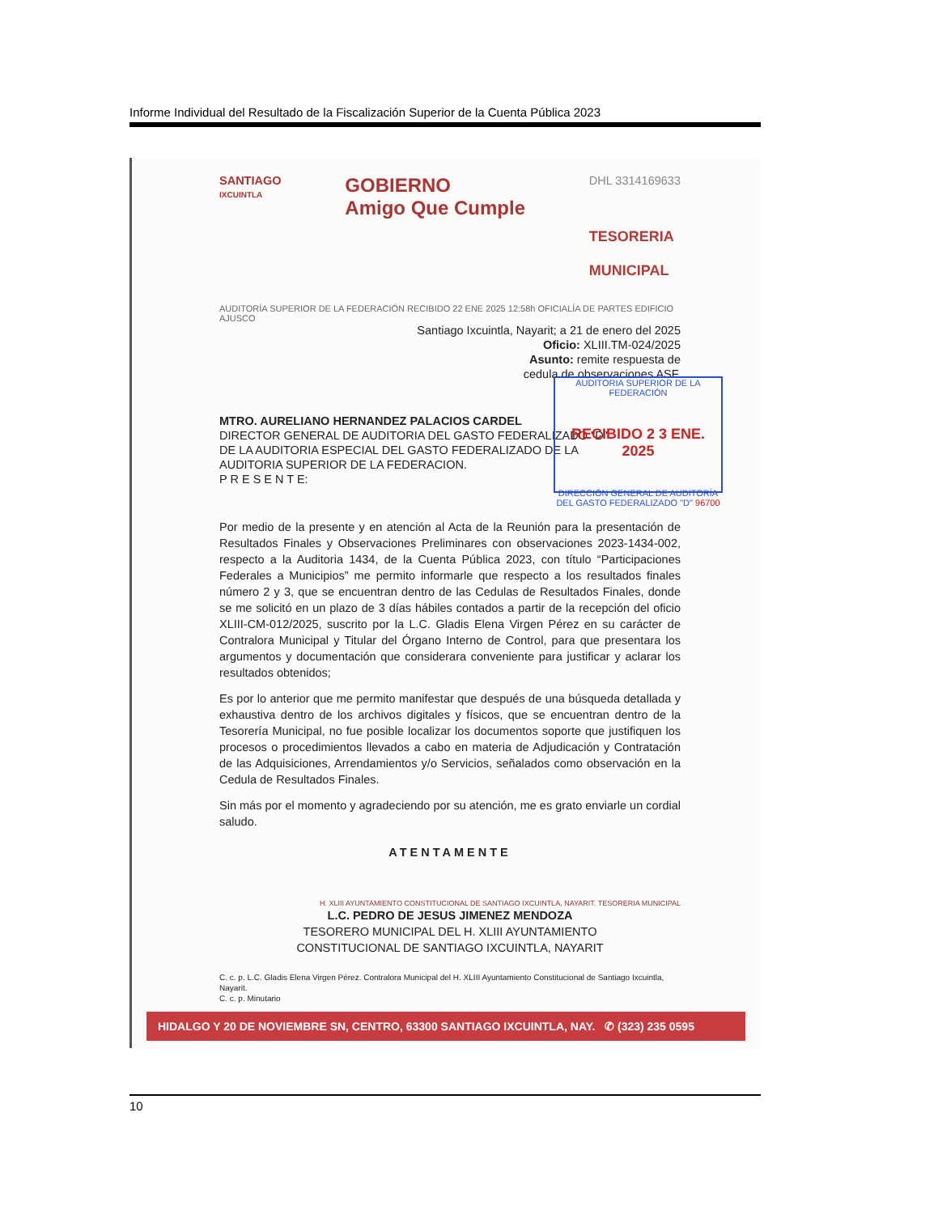Informe Individual del Resultado de la Fiscalización Superior de la Cuenta Pública 2023
SANTIAGO
IXCUINTLA
GOBIERNO
Amigo Que Cumple
DHL 3314169633
TESORERIA
MUNICIPAL
AUDITORÍA SUPERIOR DE LA FEDERACIÓN RECIBIDO 22 ENE 2025 12:58h OFICIALÍA DE PARTES EDIFICIO AJUSCO
Santiago Ixcuintla, Nayarit; a 21 de enero del 2025
Oficio: XLIII.TM-024/2025
Asunto: remite respuesta de
cedula de observaciones ASF.
AUDITORIA SUPERIOR DE LA FEDERACIÓN
RECIBIDO 2 3 ENE. 2025
DIRECCIÓN GENERAL DE AUDITORÍA DEL GASTO FEDERALIZADO "D" 96700
MTRO. AURELIANO HERNANDEZ PALACIOS CARDEL
DIRECTOR GENERAL DE AUDITORIA DEL GASTO FEDERALIZADO "D"
DE LA AUDITORIA ESPECIAL DEL GASTO FEDERALIZADO DE LA
AUDITORIA SUPERIOR DE LA FEDERACION.
P R E S E N T E:
Por medio de la presente y en atención al Acta de la Reunión para la presentación de Resultados Finales y Observaciones Preliminares con observaciones 2023-1434-002, respecto a la Auditoria 1434, de la Cuenta Pública 2023, con título “Participaciones Federales a Municipios” me permito informarle que respecto a los resultados finales número 2 y 3, que se encuentran dentro de las Cedulas de Resultados Finales, donde se me solicitó en un plazo de 3 días hábiles contados a partir de la recepción del oficio XLIII-CM-012/2025, suscrito por la L.C. Gladis Elena Virgen Pérez en su carácter de Contralora Municipal y Titular del Órgano Interno de Control, para que presentara los argumentos y documentación que considerara conveniente para justificar y aclarar los resultados obtenidos;
Es por lo anterior que me permito manifestar que después de una búsqueda detallada y exhaustiva dentro de los archivos digitales y físicos, que se encuentran dentro de la Tesorería Municipal, no fue posible localizar los documentos soporte que justifiquen los procesos o procedimientos llevados a cabo en materia de Adjudicación y Contratación de las Adquisiciones, Arrendamientos y/o Servicios, señalados como observación en la Cedula de Resultados Finales.
Sin más por el momento y agradeciendo por su atención, me es grato enviarle un cordial saludo.
ATENTAMENTE
H. XLIII AYUNTAMIENTO CONSTITUCIONAL DE SANTIAGO IXCUINTLA, NAYARIT. TESORERIA MUNICIPAL
L.C. PEDRO DE JESUS JIMENEZ MENDOZA
TESORERO MUNICIPAL DEL H. XLIII AYUNTAMIENTO
CONSTITUCIONAL DE SANTIAGO IXCUINTLA, NAYARIT
C. c. p. L.C. Gladis Elena Virgen Pérez. Contralora Municipal del H. XLIII Ayuntamiento Constitucional de Santiago Ixcuintla, Nayarit.
C. c. p. Minutario
HIDALGO Y 20 DE NOVIEMBRE SN, CENTRO, 63300 SANTIAGO IXCUINTLA, NAY. ✆ (323) 235 0595
10